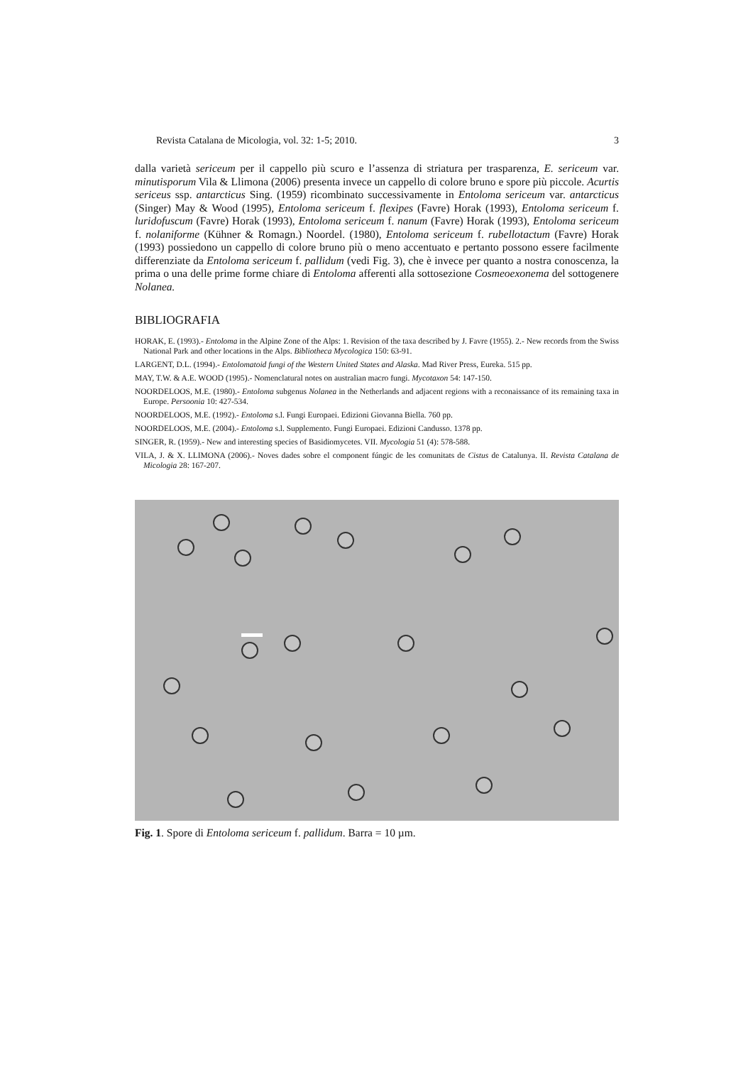Revista Catalana de Micologia, vol. 32: 1-5; 2010. 3
dalla varietà sericeum per il cappello più scuro e l’assenza di striatura per trasparenza, E. sericeum var. minutisporum Vila & Llimona (2006) presenta invece un cappello di colore bruno e spore più piccole. Acurtis sericeus ssp. antarcticus Sing. (1959) ricombinato successivamente in Entoloma sericeum var. antarcticus (Singer) May & Wood (1995), Entoloma sericeum f. flexipes (Favre) Horak (1993), Entoloma sericeum f. luridofuscum (Favre) Horak (1993), Entoloma sericeum f. nanum (Favre) Horak (1993), Entoloma sericeum f. nolaniforme (Kühner & Romagn.) Noordel. (1980), Entoloma sericeum f. rubellotactum (Favre) Horak (1993) possiedono un cappello di colore bruno più o meno accentuato e pertanto possono essere facilmente differenziate da Entoloma sericeum f. pallidum (vedi Fig. 3), che è invece per quanto a nostra conoscenza, la prima o una delle prime forme chiare di Entoloma afferenti alla sottosezione Cosmeoexonema del sottogenere Nolanea.
BIBLIOGRAFIA
HORAK, E. (1993).- Entoloma in the Alpine Zone of the Alps: 1. Revision of the taxa described by J. Favre (1955). 2.- New records from the Swiss National Park and other locations in the Alps. Bibliotheca Mycologica 150: 63-91.
LARGENT, D.L. (1994).- Entolomatoid fungi of the Western United States and Alaska. Mad River Press, Eureka. 515 pp.
MAY, T.W. & A.E. WOOD (1995).- Nomenclatural notes on australian macro fungi. Mycotaxon 54: 147-150.
NOORDELOOS, M.E. (1980).- Entoloma subgenus Nolanea in the Netherlands and adjacent regions with a reconaissance of its remaining taxa in Europe. Persoonia 10: 427-534.
NOORDELOOS, M.E. (1992).- Entoloma s.l. Fungi Europaei. Edizioni Giovanna Biella. 760 pp.
NOORDELOOS, M.E. (2004).- Entoloma s.l. Supplemento. Fungi Europaei. Edizioni Candusso. 1378 pp.
SINGER, R. (1959).- New and interesting species of Basidiomycetes. VII. Mycologia 51 (4): 578-588.
VILA, J. & X. LLIMONA (2006).- Noves dades sobre el component fúngic de les comunitats de Cistus de Catalunya. II. Revista Catalana de Micologia 28: 167-207.
Fig. 1. Spore di Entoloma sericeum f. pallidum. Barra = 10 µm.